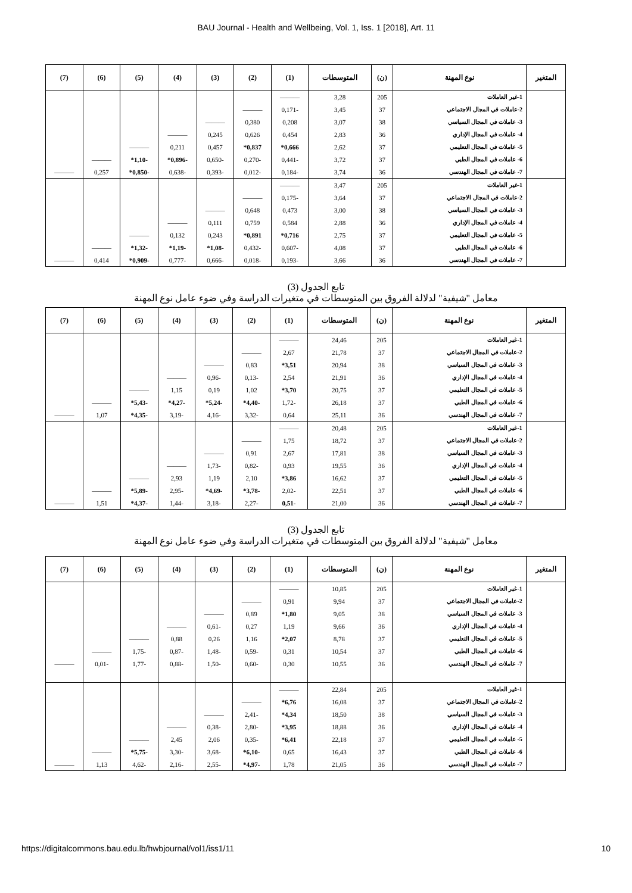BAU Journal - Health and Wellbeing, Vol. 1, Iss. 1 [2018], Art. 11
| (7) | (6) | (5) | (4) | (3) | (2) | (1) | المتوسطات | (ن) | نوع المهنة | المتغير |
| --- | --- | --- | --- | --- | --- | --- | --- | --- | --- | --- |
| | | | | | | ——— | 3,28 | 205 | 1-غير العاملات | |
| | | | | | ——— | 0,171- | 3,45 | 37 | 2-عاملات في المجال الاجتماعي | |
| | | | | ——— | 0,380 | 0,208 | 3,07 | 38 | 3- عاملات في المجال السياسي | |
| | | | ——— | 0,245 | 0,626 | 0,454 | 2,83 | 36 | 4- عاملات في المجال الإداري | |
| | | ——— | 0,211 | 0,457 | *0,837 | *0,666 | 2,62 | 37 | 5- عاملات في المجال التعليمي | |
| | ——— | *1,10- | *0,896- | 0,650- | 0,270- | 0,441- | 3,72 | 37 | 6- عاملات في المجال الطبي | |
| ——— | 0,257 | *0,850- | 0,638- | 0,393- | 0,012- | 0,184- | 3,74 | 36 | 7- عاملات في المجال الهندسي | |
| | | | | | | ——— | 3,47 | 205 | 1-غير العاملات | |
| | | | | | ——— | 0,175- | 3,64 | 37 | 2-عاملات في المجال الاجتماعي | |
| | | | | ——— | 0,648 | 0,473 | 3,00 | 38 | 3- عاملات في المجال السياسي | |
| | | | ——— | 0,111 | 0,759 | 0,584 | 2,88 | 36 | 4- عاملات في المجال الإداري | |
| | | ——— | 0,132 | 0,243 | *0,891 | *0,716 | 2,75 | 37 | 5- عاملات في المجال التعليمي | |
| | ——— | *1,32- | *1,19- | *1,08- | 0,432- | 0,607- | 4,08 | 37 | 6- عاملات في المجال الطبي | |
| ——— | 0,414 | *0,909- | 0,777- | 0,666- | 0,018- | 0,193- | 3,66 | 36 | 7- عاملات في المجال الهندسي | |
تابع الجدول (3)
معامل "شيفية" لدلالة الفروق بين المتوسطات في متغيرات الدراسة وفي ضوء عامل نوع المهنة
| (7) | (6) | (5) | (4) | (3) | (2) | (1) | المتوسطات | (ن) | نوع المهنة | المتغير |
| --- | --- | --- | --- | --- | --- | --- | --- | --- | --- | --- |
| | | | | | | ——— | 24,46 | 205 | 1-غير العاملات | |
| | | | | | ——— | 2,67 | 21,78 | 37 | 2-عاملات في المجال الاجتماعي | |
| | | | | ——— | 0,83 | *3,51 | 20,94 | 38 | 3- عاملات في المجال السياسي | |
| | | | ——— | 0,96- | 0,13- | 2,54 | 21,91 | 36 | 4- عاملات في المجال الإداري | |
| | | ——— | 1,15 | 0,19 | 1,02 | *3,70 | 20,75 | 37 | 5- عاملات في المجال التعليمي | |
| | ——— | *5,43- | *4,27- | *5,24- | *4,40- | 1,72- | 26,18 | 37 | 6- عاملات في المجال الطبي | |
| ——— | 1,07 | *4,35- | 3,19- | 4,16- | 3,32- | 0,64 | 25,11 | 36 | 7- عاملات في المجال الهندسي | |
| | | | | | | ——— | 20,48 | 205 | 1-غير العاملات | |
| | | | | | ——— | 1,75 | 18,72 | 37 | 2-عاملات في المجال الاجتماعي | |
| | | | | ——— | 0,91 | 2,67 | 17,81 | 38 | 3- عاملات في المجال السياسي | |
| | | | ——— | 1,73- | 0,82- | 0,93 | 19,55 | 36 | 4- عاملات في المجال الإداري | |
| | | ——— | 2,93 | 1,19 | 2,10 | *3,86 | 16,62 | 37 | 5- عاملات في المجال التعليمي | |
| | ——— | *5,89- | 2,95- | *4,69- | *3,78- | 2,02- | 22,51 | 37 | 6- عاملات في المجال الطبي | |
| ——— | 1,51 | *4,37- | 1,44- | 3,18- | 2,27- | 0,51- | 21,00 | 36 | 7- عاملات في المجال الهندسي | |
تابع الجدول (3)
معامل "شيفية" لدلالة الفروق بين المتوسطات في متغيرات الدراسة وفي ضوء عامل نوع المهنة
| (7) | (6) | (5) | (4) | (3) | (2) | (1) | المتوسطات | (ن) | نوع المهنة | المتغير |
| --- | --- | --- | --- | --- | --- | --- | --- | --- | --- | --- |
| | | | | | | ——— | 10,85 | 205 | 1-غير العاملات | |
| | | | | | ——— | 0,91 | 9,94 | 37 | 2-عاملات في المجال الاجتماعي | |
| | | | | ——— | 0,89 | *1,80 | 9,05 | 38 | 3- عاملات في المجال السياسي | |
| | | | ——— | 0,61- | 0,27 | 1,19 | 9,66 | 36 | 4- عاملات في المجال الإداري | |
| | | ——— | 0,88 | 0,26 | 1,16 | *2,07 | 8,78 | 37 | 5- عاملات في المجال التعليمي | |
| | ——— | 1,75- | 0,87- | 1,48- | 0,59- | 0,31 | 10,54 | 37 | 6- عاملات في المجال الطبي | |
| ——— | 0,01- | 1,77- | 0,88- | 1,50- | 0,60- | 0,30 | 10,55 | 36 | 7- عاملات في المجال الهندسي | |
| | | | | | | ——— | 22,84 | 205 | 1-غير العاملات | |
| | | | | | ——— | *6,76 | 16,08 | 37 | 2-عاملات في المجال الاجتماعي | |
| | | | | ——— | 2,41- | *4,34 | 18,50 | 38 | 3- عاملات في المجال السياسي | |
| | | | ——— | 0,38- | 2,80- | *3,95 | 18,88 | 36 | 4- عاملات في المجال الإداري | |
| | | ——— | 2,45 | 2,06 | 0,35- | *6,41 | 22,18 | 37 | 5- عاملات في المجال التعليمي | |
| | ——— | *5,75- | 3,30- | 3,68- | *6,10- | 0,65 | 16,43 | 37 | 6- عاملات في المجال الطبي | |
| ——— | 1,13 | 4,62- | 2,16- | 2,55- | *4,97- | 1,78 | 21,05 | 36 | 7- عاملات في المجال الهندسي | |
https://digitalcommons.bau.edu.lb/hwbjournal/vol1/iss1/11 10